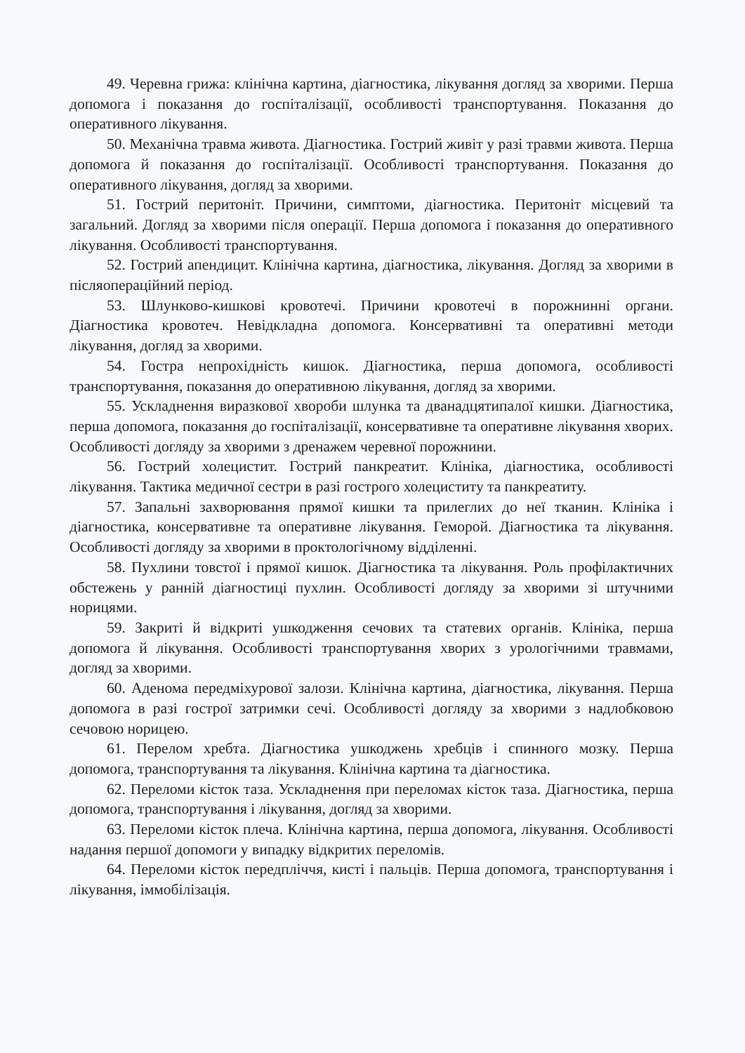49. Черевна грижа: клінічна картина, діагностика, лікування догляд за хворими. Перша допомога і показання до госпіталізації, особливості транспортування. Показання до оперативного лікування.
50. Механічна травма живота. Діагностика. Гострий живіт у разі травми живота. Перша допомога й показання до госпіталізації. Особливості транспортування. Показання до оперативного лікування, догляд за хворими.
51. Гострий перитоніт. Причини, симптоми, діагностика. Перитоніт місцевий та загальний. Догляд за хворими після операції. Перша допомога і показання до оперативного лікування. Особливості транспортування.
52. Гострий апендицит. Клінічна картина, діагностика, лікування. Догляд за хворими в післяопераційний період.
53. Шлунково-кишкові кровотечі. Причини кровотечі в порожнинні органи. Діагностика кровотеч. Невідкладна допомога. Консервативні та оперативні методи лікування, догляд за хворими.
54. Гостра непрохідність кишок. Діагностика, перша допомога, особливості транспортування, показання до оперативною лікування, догляд за хворими.
55. Ускладнення виразкової хвороби шлунка та дванадцятипалої кишки. Діагностика, перша допомога, показання до госпіталізації, консервативне та оперативне лікування хворих. Особливості догляду за хворими з дренажем черевної порожнини.
56. Гострий холецистит. Гострий панкреатит. Клініка, діагностика, особливості лікування. Тактика медичної сестри в разі гострого холециститу та панкреатиту.
57. Запальні захворювання прямої кишки та прилеглих до неї тканин. Клініка і діагностика, консервативне та оперативне лікування. Геморой. Діагностика та лікування. Особливості догляду за хворими в проктологічному відділенні.
58. Пухлини товстої і прямої кишок. Діагностика та лікування. Роль профілактичних обстежень у ранній діагностиці пухлин. Особливості догляду за хворими зі штучними норицями.
59. Закриті й відкриті ушкодження сечових та статевих органів. Клініка, перша допомога й лікування. Особливості транспортування хворих з урологічними травмами, догляд за хворими.
60. Аденома передміхурової залози. Клінічна картина, діагностика, лікування. Перша допомога в разі гострої затримки сечі. Особливості догляду за хворими з надлобковою сечовою норицею.
61. Перелом хребта. Діагностика ушкоджень хребців і спинного мозку. Перша допомога, транспортування та лікування. Клінічна картина та діагностика.
62. Переломи кісток таза. Ускладнення при переломах кісток таза. Діагностика, перша допомога, транспортування і лікування, догляд за хворими.
63. Переломи кісток плеча. Клінічна картина, перша допомога, лікування. Особливості надання першої допомоги у випадку відкритих переломів.
64. Переломи кісток передпліччя, кисті і пальців. Перша допомога, транспортування і лікування, іммобілізація.